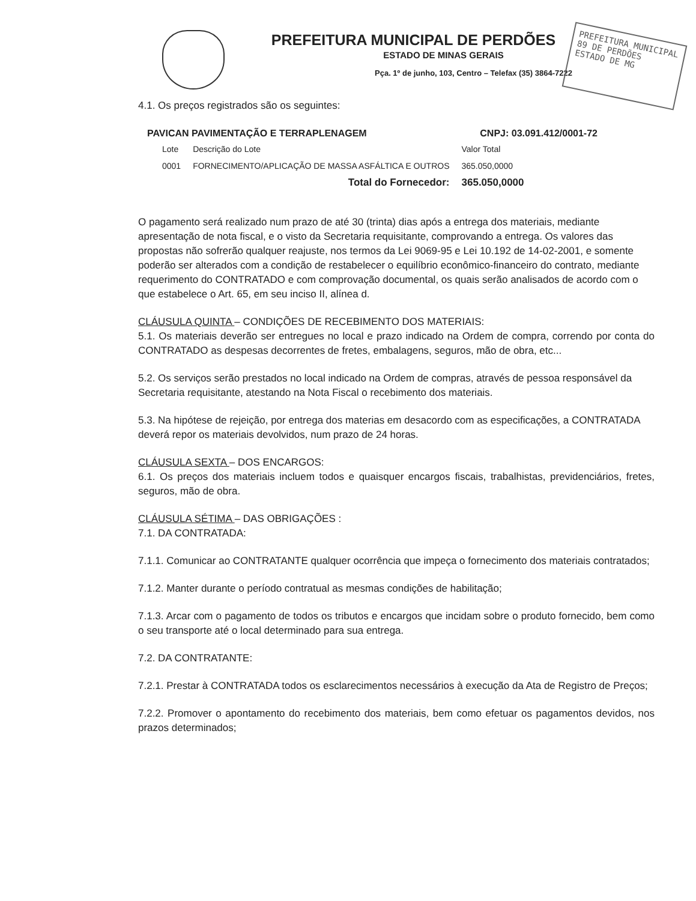PREFEITURA MUNICIPAL DE PERDÕES
ESTADO DE MINAS GERAIS
Pça. 1º de junho, 103, Centro – Telefax (35) 3864-7222
PREFEITURA MUNICIPAL
89 DE PERDÕES
ESTADO DE MG
4.1. Os preços registrados são os seguintes:
PAVICAN PAVIMENTAÇÃO E TERRAPLENAGEM CNPJ: 03.091.412/0001-72
| Lote | Descrição do Lote | Valor Total |
| --- | --- | --- |
| 0001 | FORNECIMENTO/APLICAÇÃO DE MASSA ASFÁLTICA E OUTROS | 365.050,0000 |
| | Total do Fornecedor: | 365.050,0000 |
O pagamento será realizado num prazo de até 30 (trinta) dias após a entrega dos materiais, mediante apresentação de nota fiscal, e o visto da Secretaria requisitante, comprovando a entrega. Os valores das propostas não sofrerão qualquer reajuste, nos termos da Lei 9069-95 e Lei 10.192 de 14-02-2001, e somente poderão ser alterados com a condição de restabelecer o equilíbrio econômico-financeiro do contrato, mediante requerimento do CONTRATADO e com comprovação documental, os quais serão analisados de acordo com o que estabelece o Art. 65, em seu inciso II, alínea d.
CLÁUSULA QUINTA – CONDIÇÕES DE RECEBIMENTO DOS MATERIAIS:
5.1. Os materiais deverão ser entregues no local e prazo indicado na Ordem de compra, correndo por conta do CONTRATADO as despesas decorrentes de fretes, embalagens, seguros, mão de obra, etc...
5.2. Os serviços serão prestados no local indicado na Ordem de compras, através de pessoa responsável da Secretaria requisitante, atestando na Nota Fiscal o recebimento dos materiais.
5.3. Na hipótese de rejeição, por entrega dos materias em desacordo com as especificações, a CONTRATADA deverá repor os materiais devolvidos, num prazo de 24 horas.
CLÁUSULA SEXTA – DOS ENCARGOS:
6.1. Os preços dos materiais incluem todos e quaisquer encargos fiscais, trabalhistas, previdenciários, fretes, seguros, mão de obra.
CLÁUSULA SÉTIMA – DAS OBRIGAÇÕES :
7.1. DA CONTRATADA:
7.1.1. Comunicar ao CONTRATANTE qualquer ocorrência que impeça o fornecimento dos materiais contratados;
7.1.2. Manter durante o período contratual as mesmas condições de habilitação;
7.1.3. Arcar com o pagamento de todos os tributos e encargos que incidam sobre o produto fornecido, bem como o seu transporte até o local determinado para sua entrega.
7.2. DA CONTRATANTE:
7.2.1. Prestar à CONTRATADA todos os esclarecimentos necessários à execução da Ata de Registro de Preços;
7.2.2. Promover o apontamento do recebimento dos materiais, bem como efetuar os pagamentos devidos, nos prazos determinados;
​